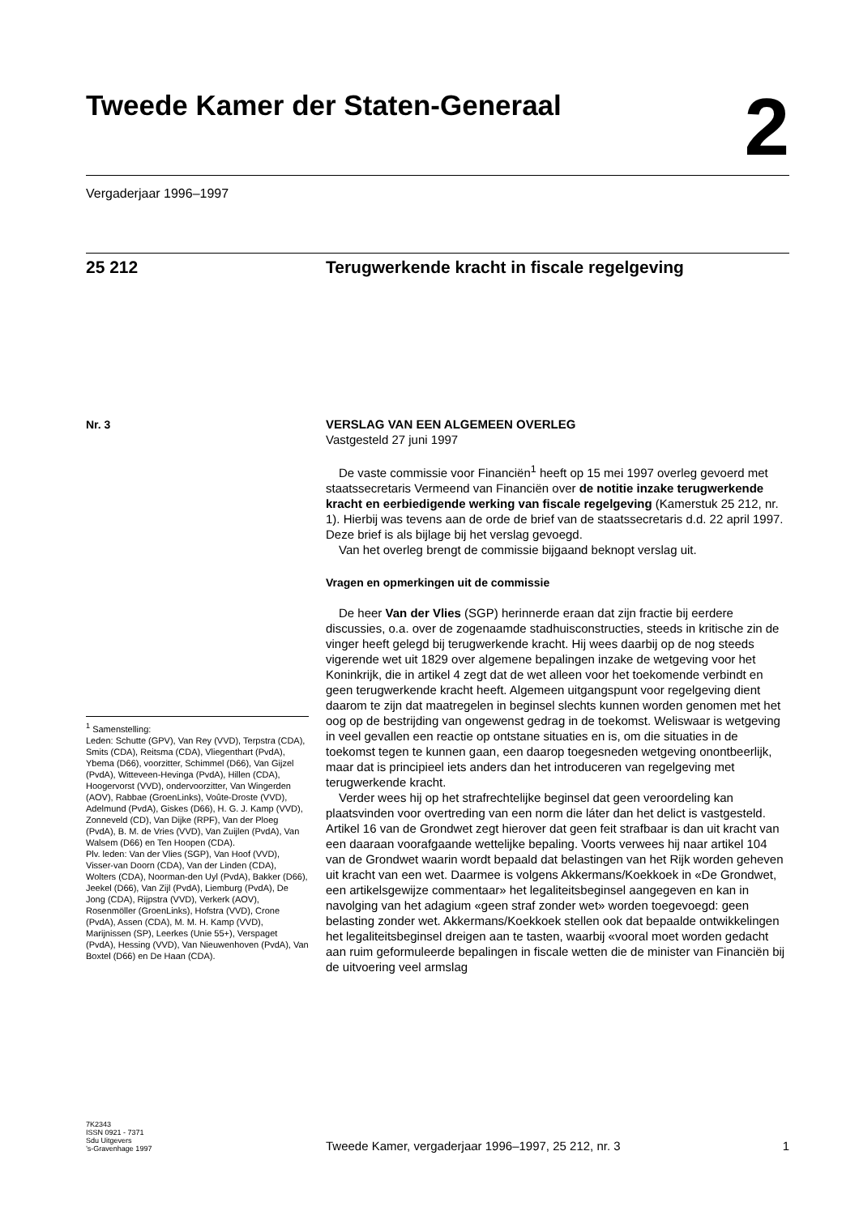Tweede Kamer der Staten-Generaal
2
Vergaderjaar 1996–1997
25 212
Terugwerkende kracht in fiscale regelgeving
Nr. 3
VERSLAG VAN EEN ALGEMEEN OVERLEG
Vastgesteld 27 juni 1997
De vaste commissie voor Financiën<sup>1</sup> heeft op 15 mei 1997 overleg gevoerd met staatssecretaris Vermeend van Financiën over de notitie inzake terugwerkende kracht en eerbiedigende werking van fiscale regelgeving (Kamerstuk 25 212, nr. 1). Hierbij was tevens aan de orde de brief van de staatssecretaris d.d. 22 april 1997. Deze brief is als bijlage bij het verslag gevoegd.
Van het overleg brengt de commissie bijgaand beknopt verslag uit.
Vragen en opmerkingen uit de commissie
De heer Van der Vlies (SGP) herinnerde eraan dat zijn fractie bij eerdere discussies, o.a. over de zogenaamde stadhuisconstructies, steeds in kritische zin de vinger heeft gelegd bij terugwerkende kracht. Hij wees daarbij op de nog steeds vigerende wet uit 1829 over algemene bepalingen inzake de wetgeving voor het Koninkrijk, die in artikel 4 zegt dat de wet alleen voor het toekomende verbindt en geen terugwerkende kracht heeft. Algemeen uitgangspunt voor regelgeving dient daarom te zijn dat maatregelen in beginsel slechts kunnen worden genomen met het oog op de bestrijding van ongewenst gedrag in de toekomst. Weliswaar is wetgeving in veel gevallen een reactie op ontstane situaties en is, om die situaties in de toekomst tegen te kunnen gaan, een daarop toegesneden wetgeving onontbeerlijk, maar dat is principieel iets anders dan het introduceren van regelgeving met terugwerkende kracht.
Verder wees hij op het strafrechtelijke beginsel dat geen veroordeling kan plaatsvinden voor overtreding van een norm die láter dan het delict is vastgesteld. Artikel 16 van de Grondwet zegt hierover dat geen feit strafbaar is dan uit kracht van een daaraan voorafgaande wettelijke bepaling. Voorts verwees hij naar artikel 104 van de Grondwet waarin wordt bepaald dat belastingen van het Rijk worden geheven uit kracht van een wet. Daarmee is volgens Akkermans/Koekkoek in «De Grondwet, een artikelsgewijze commentaar» het legaliteitsbeginsel aangegeven en kan in navolging van het adagium «geen straf zonder wet» worden toegevoegd: geen belasting zonder wet. Akkermans/Koekkoek stellen ook dat bepaalde ontwikkelingen het legaliteitsbeginsel dreigen aan te tasten, waarbij «vooral moet worden gedacht aan ruim geformuleerde bepalingen in fiscale wetten die de minister van Financiën bij de uitvoering veel armslag
<sup>1</sup> Samenstelling:
Leden: Schutte (GPV), Van Rey (VVD), Terpstra (CDA), Smits (CDA), Reitsma (CDA), Vliegenthart (PvdA), Ybema (D66), voorzitter, Schimmel (D66), Van Gijzel (PvdA), Witteveen-Hevinga (PvdA), Hillen (CDA), Hoogervorst (VVD), ondervoorzitter, Van Wingerden (AOV), Rabbae (GroenLinks), Voûte-Droste (VVD), Adelmund (PvdA), Giskes (D66), H. G. J. Kamp (VVD), Zonneveld (CD), Van Dijke (RPF), Van der Ploeg (PvdA), B. M. de Vries (VVD), Van Zuijlen (PvdA), Van Walsem (D66) en Ten Hoopen (CDA).
Plv. leden: Van der Vlies (SGP), Van Hoof (VVD), Visser-van Doorn (CDA), Van der Linden (CDA), Wolters (CDA), Noorman-den Uyl (PvdA), Bakker (D66), Jeekel (D66), Van Zijl (PvdA), Liemburg (PvdA), De Jong (CDA), Rijpstra (VVD), Verkerk (AOV), Rosenmöller (GroenLinks), Hofstra (VVD), Crone (PvdA), Assen (CDA), M. M. H. Kamp (VVD), Marijnissen (SP), Leerkes (Unie 55+), Verspaget (PvdA), Hessing (VVD), Van Nieuwenhoven (PvdA), Van Boxtel (D66) en De Haan (CDA).
7K2343
ISSN 0921 - 7371
Sdu Uitgevers
’s-Gravenhage 1997
Tweede Kamer, vergaderjaar 1996–1997, 25 212, nr. 3 1